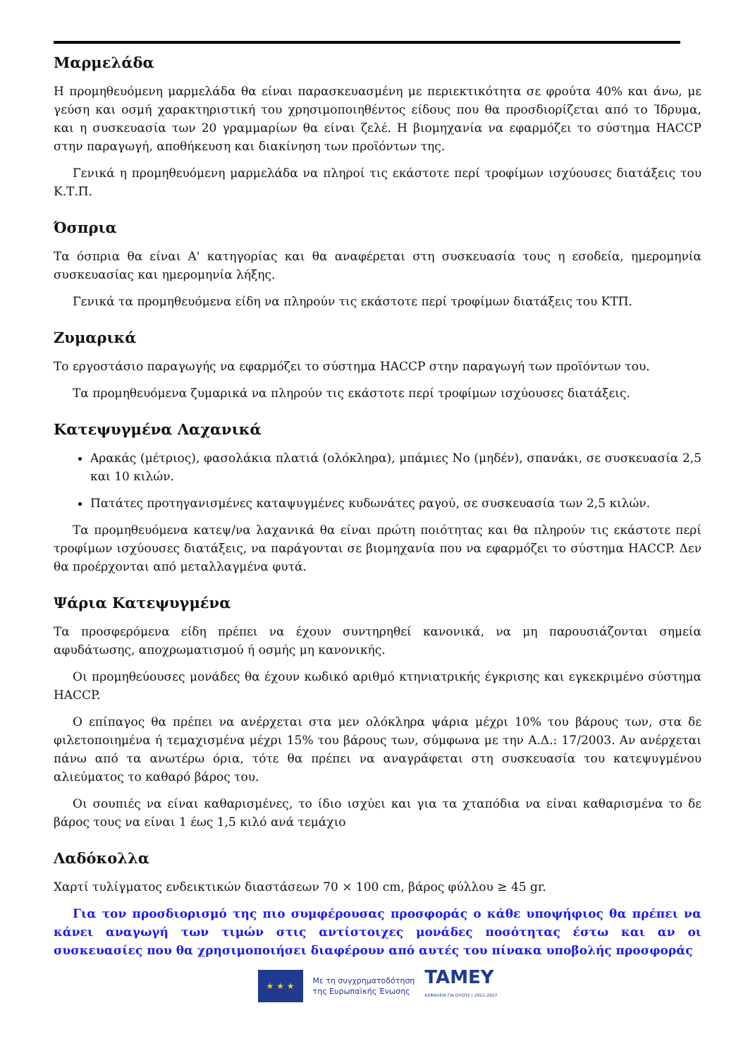Μαρμελάδα
Η προμηθευόμενη μαρμελάδα θα είναι παρασκευασμένη με περιεκτικότητα σε φρούτα 40% και άνω, με γεύση και οσμή χαρακτηριστική του χρησιμοποιηθέντος είδους που θα προσδιορίζεται από το Ίδρυμα, και η συσκευασία των 20 γραμμαρίων θα είναι ζελέ. Η βιομηχανία να εφαρμόζει το σύστημα HACCP στην παραγωγή, αποθήκευση και διακίνηση των προϊόντων της.
Γενικά η προμηθευόμενη μαρμελάδα να πληροί τις εκάστοτε περί τροφίμων ισχύουσες διατάξεις του Κ.Τ.Π.
Όσπρια
Τα όσπρια θα είναι Α' κατηγορίας και θα αναφέρεται στη συσκευασία τους η εσοδεία, ημερομηνία συσκευασίας και ημερομηνία λήξης.
Γενικά τα προμηθευόμενα είδη να πληρούν τις εκάστοτε περί τροφίμων διατάξεις του ΚΤΠ.
Ζυμαρικά
Το εργοστάσιο παραγωγής να εφαρμόζει το σύστημα HACCP στην παραγωγή των προϊόντων του.
Τα προμηθευόμενα ζυμαρικά να πληρούν τις εκάστοτε περί τροφίμων ισχύουσες διατάξεις.
Κατεψυγμένα Λαχανικά
Αρακάς (μέτριος), φασολάκια πλατιά (ολόκληρα), μπάμιες Νο (μηδέν), σπανάκι, σε συσκευασία 2,5 και 10 κιλών.
Πατάτες προτηγανισμένες καταψυγμένες κυδωνάτες ραγού, σε συσκευασία των 2,5 κιλών.
Τα προμηθευόμενα κατεψ/να λαχανικά θα είναι πρώτη ποιότητας και θα πληρούν τις εκάστοτε περί τροφίμων ισχύουσες διατάξεις, να παράγονται σε βιομηχανία που να εφαρμόζει το σύστημα HACCP. Δεν θα προέρχονται από μεταλλαγμένα φυτά.
Ψάρια Κατεψυγμένα
Τα προσφερόμενα είδη πρέπει να έχουν συντηρηθεί κανονικά, να μη παρουσιάζονται σημεία αφυδάτωσης, αποχρωματισμού ή οσμής μη κανονικής.
Οι προμηθεύουσες μονάδες θα έχουν κωδικό αριθμό κτηνιατρικής έγκρισης και εγκεκριμένο σύστημα HACCP.
Ο επίπαγος θα πρέπει να ανέρχεται στα μεν ολόκληρα ψάρια μέχρι 10% του βάρους των, στα δε φιλετοποιημένα ή τεμαχισμένα μέχρι 15% του βάρους των, σύμφωνα με την Α.Δ.: 17/2003. Αν ανέρχεται πάνω από τα ανωτέρω όρια, τότε θα πρέπει να αναγράφεται στη συσκευασία του κατεψυγμένου αλιεύματος το καθαρό βάρος του.
Οι σουπιές να είναι καθαρισμένες, το ίδιο ισχύει και για τα χταπόδια να είναι καθαρισμένα το δε βάρος τους να είναι 1 έως 1,5 κιλό ανά τεμάχιο
Λαδόκολλα
Χαρτί τυλίγματος ενδεικτικών διαστάσεων 70 × 100 cm, βάρος φύλλου ≥ 45 gr.
Για τον προσδιορισμό της πιο συμφέρουσας προσφοράς ο κάθε υποψήφιος θα πρέπει να κάνει αναγωγή των τιμών στις αντίστοιχες μονάδες ποσότητας έστω και αν οι συσκευασίες που θα χρησιμοποιήσει διαφέρουν από αυτές του πίνακα υποβολής προσφοράς
★ ★ ★
Με τη συγχρηματοδότηση
της Ευρωπαϊκής Ένωσης
TAMEY
ΑΣΦΑΛΕΙΑ ΓΙΑ ΟΛΟΥΣ | 2021-2027